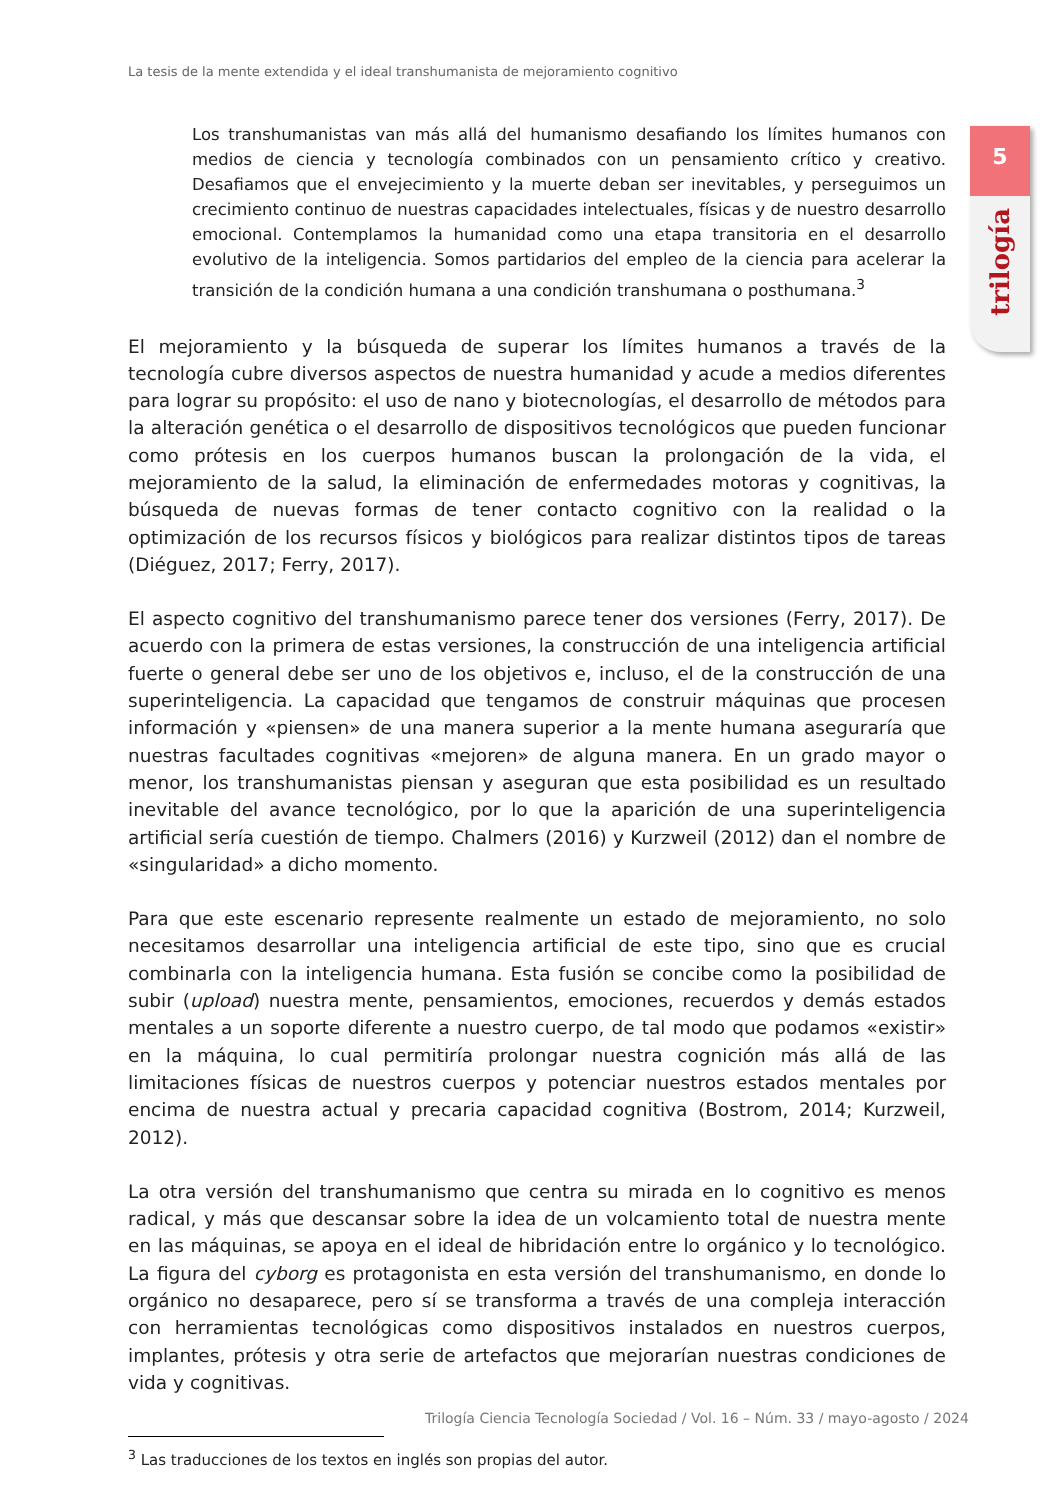La tesis de la mente extendida y el ideal transhumanista de mejoramiento cognitivo
5
trilogía
Los transhumanistas van más allá del humanismo desafiando los límites humanos con medios de ciencia y tecnología combinados con un pensamiento crítico y creativo. Desafiamos que el envejecimiento y la muerte deban ser inevitables, y perseguimos un crecimiento continuo de nuestras capacidades intelectuales, físicas y de nuestro desarrollo emocional. Contemplamos la humanidad como una etapa transitoria en el desarrollo evolutivo de la inteligencia. Somos partidarios del empleo de la ciencia para acelerar la transición de la condición humana a una condición transhumana o posthumana.<sup>3</sup>
El mejoramiento y la búsqueda de superar los límites humanos a través de la tecnología cubre diversos aspectos de nuestra humanidad y acude a medios diferentes para lograr su propósito: el uso de nano y biotecnologías, el desarrollo de métodos para la alteración genética o el desarrollo de dispositivos tecnológicos que pueden funcionar como prótesis en los cuerpos humanos buscan la prolongación de la vida, el mejoramiento de la salud, la eliminación de enfermedades motoras y cognitivas, la búsqueda de nuevas formas de tener contacto cognitivo con la realidad o la optimización de los recursos físicos y biológicos para realizar distintos tipos de tareas (Diéguez, 2017; Ferry, 2017).
El aspecto cognitivo del transhumanismo parece tener dos versiones (Ferry, 2017). De acuerdo con la primera de estas versiones, la construcción de una inteligencia artificial fuerte o general debe ser uno de los objetivos e, incluso, el de la construcción de una superinteligencia. La capacidad que tengamos de construir máquinas que procesen información y «piensen» de una manera superior a la mente humana aseguraría que nuestras facultades cognitivas «mejoren» de alguna manera. En un grado mayor o menor, los transhumanistas piensan y aseguran que esta posibilidad es un resultado inevitable del avance tecnológico, por lo que la aparición de una superinteligencia artificial sería cuestión de tiempo. Chalmers (2016) y Kurzweil (2012) dan el nombre de «singularidad» a dicho momento.
Para que este escenario represente realmente un estado de mejoramiento, no solo necesitamos desarrollar una inteligencia artificial de este tipo, sino que es crucial combinarla con la inteligencia humana. Esta fusión se concibe como la posibilidad de subir (upload) nuestra mente, pensamientos, emociones, recuerdos y demás estados mentales a un soporte diferente a nuestro cuerpo, de tal modo que podamos «existir» en la máquina, lo cual permitiría prolongar nuestra cognición más allá de las limitaciones físicas de nuestros cuerpos y potenciar nuestros estados mentales por encima de nuestra actual y precaria capacidad cognitiva (Bostrom, 2014; Kurzweil, 2012).
La otra versión del transhumanismo que centra su mirada en lo cognitivo es menos radical, y más que descansar sobre la idea de un volcamiento total de nuestra mente en las máquinas, se apoya en el ideal de hibridación entre lo orgánico y lo tecnológico. La figura del cyborg es protagonista en esta versión del transhumanismo, en donde lo orgánico no desaparece, pero sí se transforma a través de una compleja interacción con herramientas tecnológicas como dispositivos instalados en nuestros cuerpos, implantes, prótesis y otra serie de artefactos que mejorarían nuestras condiciones de vida y cognitivas.
<sup>3</sup> Las traducciones de los textos en inglés son propias del autor.
Trilogía Ciencia Tecnología Sociedad / Vol. 16 – Núm. 33 / mayo-agosto / 2024